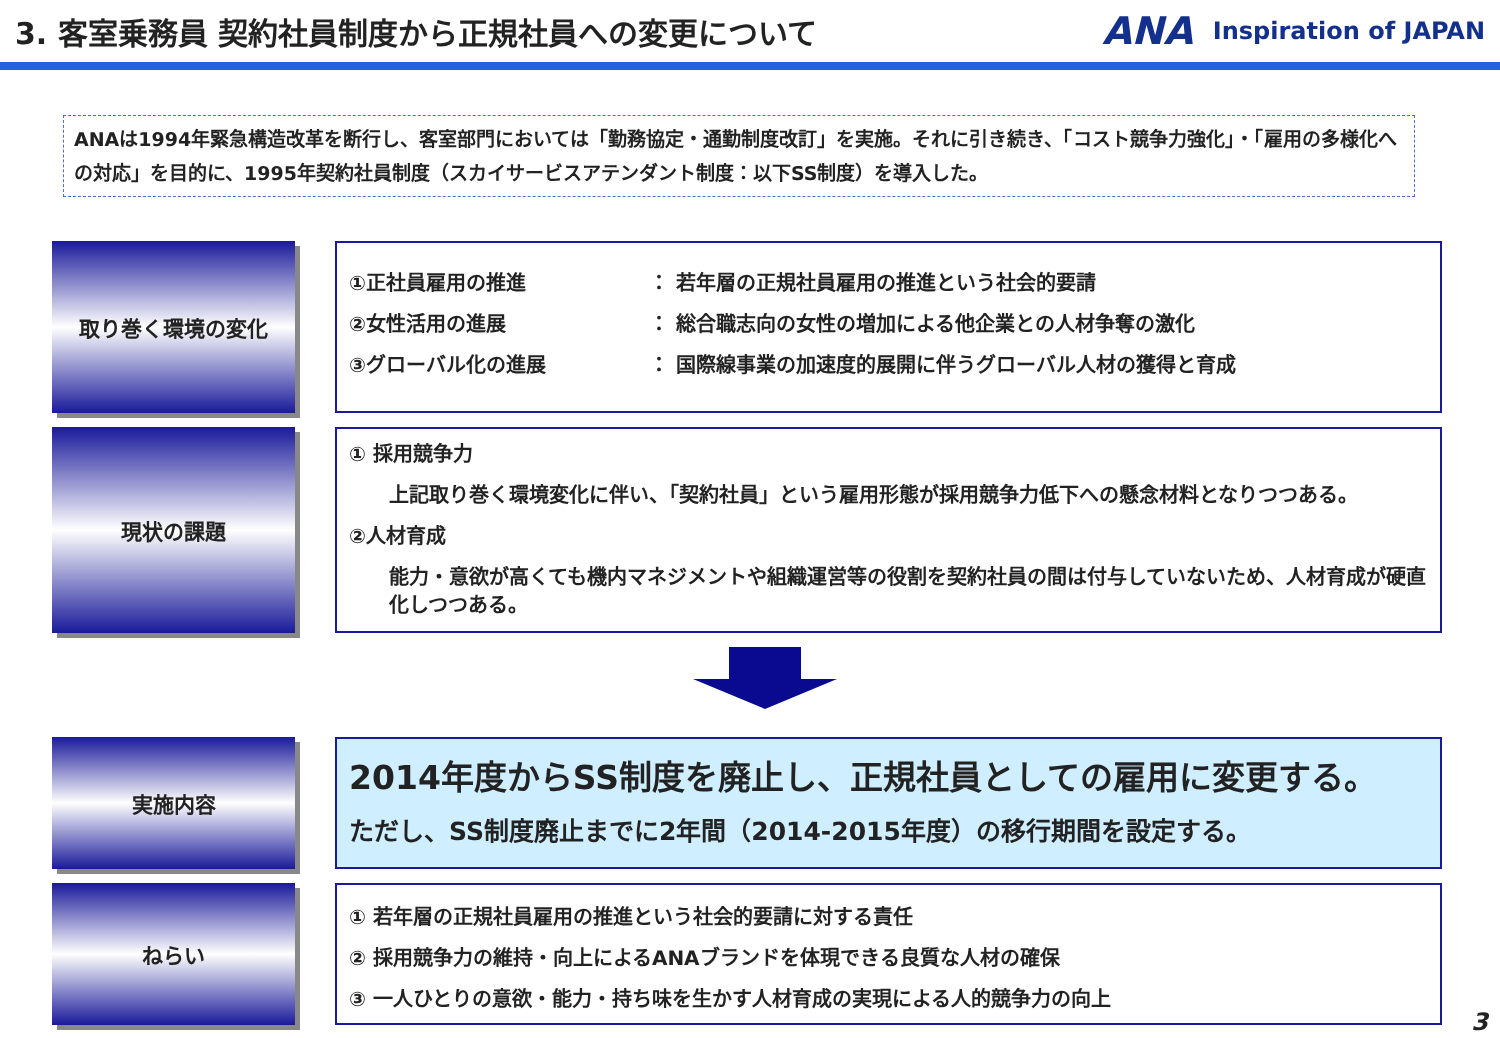3. 客室乗務員 契約社員制度から正規社員への変更について
ANA Inspiration of JAPAN
ANAは1994年緊急構造改革を断行し、客室部門においては「勤務協定・通勤制度改訂」を実施。それに引き続き、「コスト競争力強化」・「雇用の多様化への対応」を目的に、1995年契約社員制度（スカイサービスアテンダント制度：以下SS制度）を導入した。
取り巻く環境の変化
①正社員雇用の推進 ： 若年層の正規社員雇用の推進という社会的要請
②女性活用の進展 ： 総合職志向の女性の増加による他企業との人材争奪の激化
③グローバル化の進展 ： 国際線事業の加速度的展開に伴うグローバル人材の獲得と育成
現状の課題
① 採用競争力
上記取り巻く環境変化に伴い、「契約社員」という雇用形態が採用競争力低下への懸念材料となりつつある。
②人材育成
能力・意欲が高くても機内マネジメントや組織運営等の役割を契約社員の間は付与していないため、人材育成が硬直化しつつある。
実施内容
2014年度からSS制度を廃止し、正規社員としての雇用に変更する。
ただし、SS制度廃止までに2年間（2014-2015年度）の移行期間を設定する。
ねらい
① 若年層の正規社員雇用の推進という社会的要請に対する責任
② 採用競争力の維持・向上によるANAブランドを体現できる良質な人材の確保
③ 一人ひとりの意欲・能力・持ち味を生かす人材育成の実現による人的競争力の向上
3